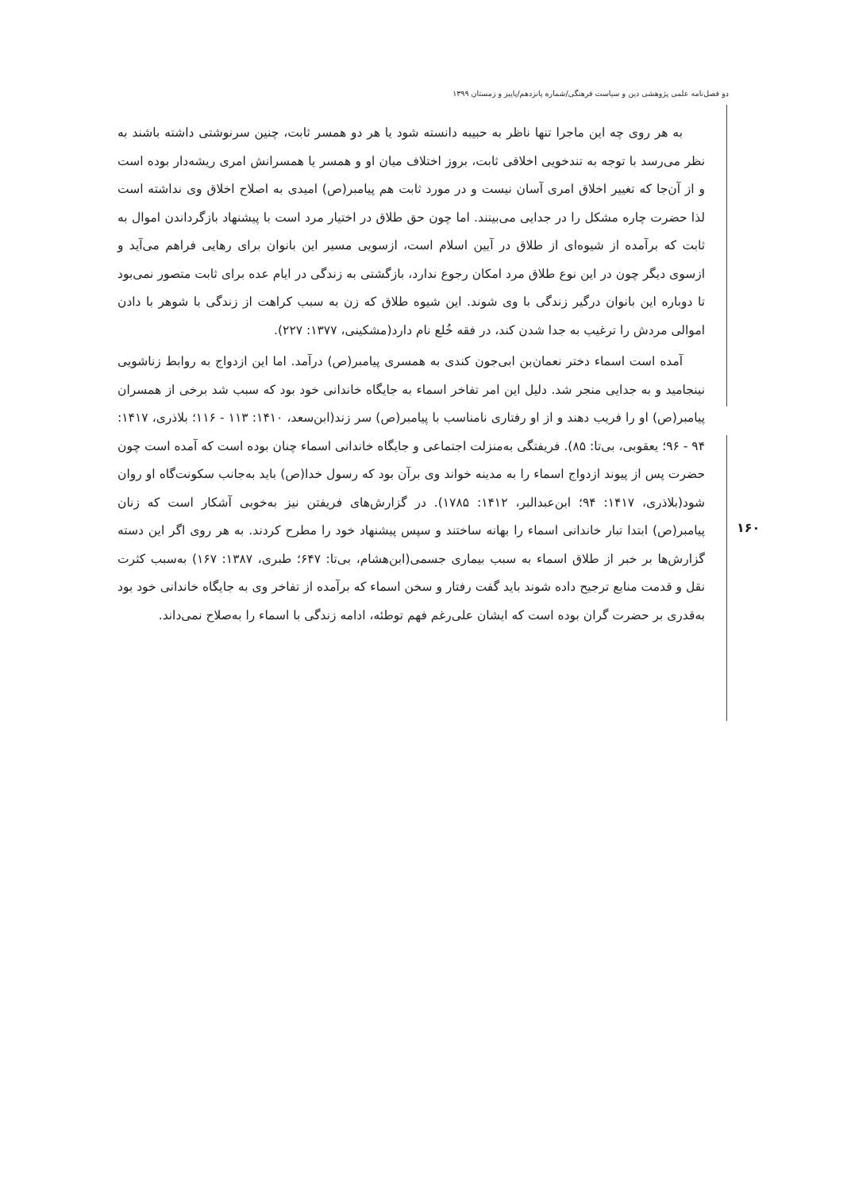دو فصل‌نامه علمی پژوهشی دین و سیاست فرهنگی/شماره پانزدهم/پاییز و زمستان ۱۳۹۹
۱۶۰
به هر روی چه این ماجرا تنها ناظر به حبیبه دانسته شود یا هر دو همسر ثابت، چنین سرنوشتی داشته باشند به نظر می‌رسد با توجه به تندخویی اخلاقی ثابت، بروز اختلاف میان او و همسر یا همسرانش امری ریشه‌دار بوده است و از آن‌جا که تغییر اخلاق امری آسان نیست و در مورد ثابت هم پیامبر(ص) امیدی به اصلاح اخلاق وی نداشته است لذا حضرت چاره مشکل را در جدایی می‌بینند. اما چون حق طلاق در اختیار مرد است با پیشنهاد بازگرداندن اموال به ثابت که برآمده از شیوه‌ای از طلاق در آیین اسلام است، ازسویی مسیر این بانوان برای رهایی فراهم می‌آید و ازسوی دیگر چون در این نوع طلاق مرد امکان رجوع ندارد، بازگشتی به زندگی در ایام عده برای ثابت متصور نمی‌بود تا دوباره این بانوان درگیر زندگی با وی شوند. این شیوه طلاق که زن به سبب کراهت از زندگی با شوهر با دادن اموالی مردش را ترغیب به جدا شدن کند، در فقه خُلع نام دارد(مشکینی، ۱۳۷۷: ۲۲۷).
آمده است اسماء دختر نعمان‌بن ابی‌جون کندی به همسری پیامبر(ص) درآمد. اما این ازدواج به روابط زناشویی نینجامید و به جدایی منجر شد. دلیل این امر تفاخر اسماء به جایگاه خاندانی خود بود که سبب شد برخی از همسران پیامبر(ص) او را فریب دهند و از او رفتاری نامناسب با پیامبر(ص) سر زند(ابن‌سعد، ۱۴۱۰: ۱۱۳ - ۱۱۶؛ بلاذری، ۱۴۱۷: ۹۴ - ۹۶؛ یعقوبی، بی‌تا: ۸۵). فریفتگی به‌منزلت اجتماعی و جایگاه خاندانی اسماء چنان بوده است که آمده است چون حضرت پس از پیوند ازدواج اسماء را به مدینه خواند وی برآن بود که رسول خدا(ص) باید به‌جانب سکونت‌گاه او روان شود(بلاذری، ۱۴۱۷: ۹۴؛ ابن‌عبدالبر، ۱۴۱۲: ۱۷۸۵). در گزارش‌های فریفتن نیز به‌خوبی آشکار است که زنان پیامبر(ص) ابتدا تبار خاندانی اسماء را بهانه ساختند و سپس پیشنهاد خود را مطرح کردند. به هر روی اگر این دسته گزارش‌ها بر خبر از طلاق اسماء به سبب بیماری جسمی(ابن‌هشام، بی‌تا: ۶۴۷؛ طبری، ۱۳۸۷: ۱۶۷) به‌سبب کثرت نقل و قدمت منابع ترجیح داده شوند باید گفت رفتار و سخن اسماء که برآمده از تفاخر وی به جایگاه خاندانی خود بود به‌قدری بر حضرت گران بوده است که ایشان علی‌رغم فهم توطئه، ادامه زندگی با اسماء را به‌صلاح نمی‌داند.